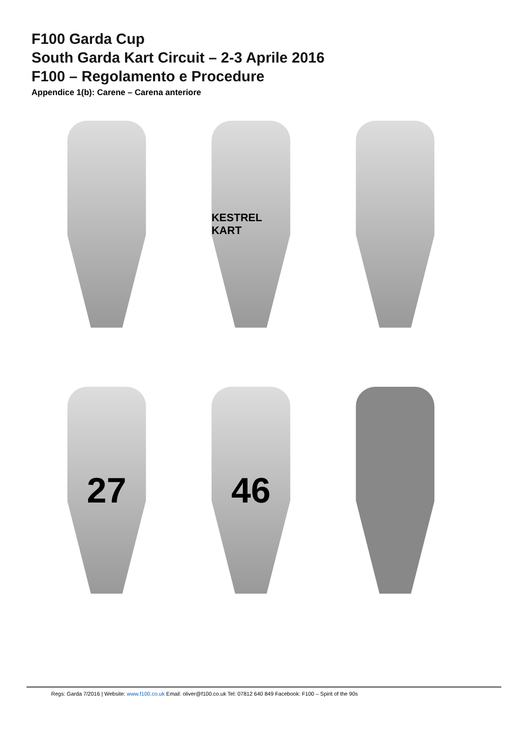F100 Garda Cup
South Garda Kart Circuit – 2-3 Aprile 2016
F100 – Regolamento e Procedure
Appendice 1(b): Carene – Carena anteriore
KESTREL KART
27
46
Regs: Garda 7/2016 | Website: www.f100.co.uk Email: oliver@f100.co.uk Tel: 07812 640 849 Facebook: F100 – Spirit of the 90s